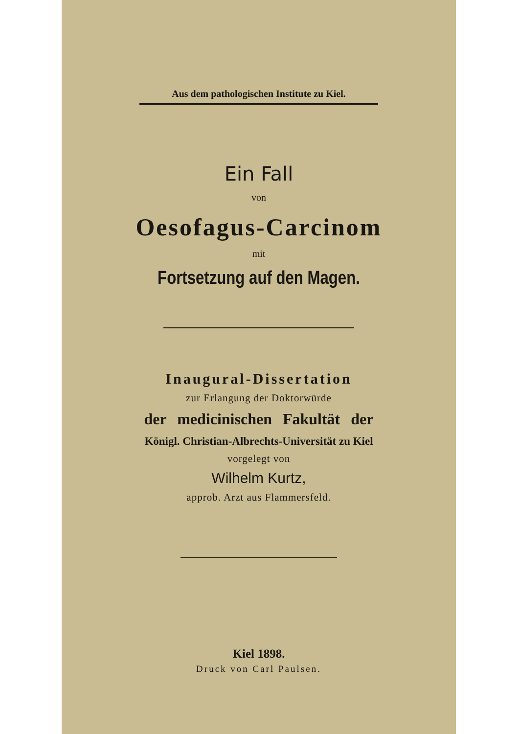Aus dem pathologischen Institute zu Kiel.
Ein Fall
von
Oesofagus-Carcinom
mit
Fortsetzung auf den Magen.
Inaugural-Dissertation
zur Erlangung der Doktorwürde
der medicinischen Fakultät der
Königl. Christian-Albrechts-Universität zu Kiel
vorgelegt von
Wilhelm Kurtz,
approb. Arzt aus Flammersfeld.
Kiel 1898.
Druck von Carl Paulsen.